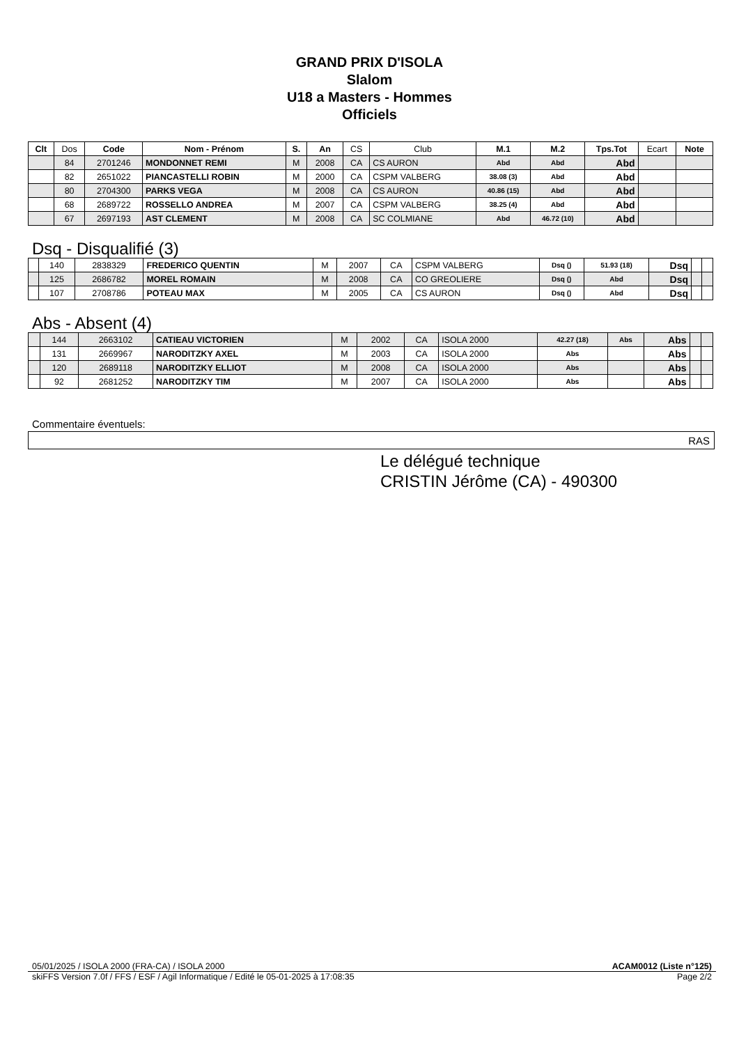GRAND PRIX D'ISOLA
Slalom
U18 a Masters - Hommes
Officiels
| Clt | Dos | Code | Nom - Prénom | S. | An | CS | Club | M.1 | M.2 | Tps.Tot | Ecart | Note |
| | 84 | 2701246 | MONDONNET REMI | M | 2008 | CA | CS AURON | Abd | Abd | Abd | | |
| | 82 | 2651022 | PIANCASTELLI ROBIN | M | 2000 | CA | CSPM VALBERG | 38.08 (3) | Abd | Abd | | |
| | 80 | 2704300 | PARKS VEGA | M | 2008 | CA | CS AURON | 40.86 (15) | Abd | Abd | | |
| | 68 | 2689722 | ROSSELLO ANDREA | M | 2007 | CA | CSPM VALBERG | 38.25 (4) | Abd | Abd | | |
| | 67 | 2697193 | AST CLEMENT | M | 2008 | CA | SC COLMIANE | Abd | 46.72 (10) | Abd | | |
Dsq - Disqualifié (3)
| | 140 | 2838329 | FREDERICO QUENTIN | M | 2007 | CA | CSPM VALBERG | Dsq () | 51.93 (18) | Dsq | | |
| | 125 | 2686782 | MOREL ROMAIN | M | 2008 | CA | CO GREOLIERE | Dsq () | Abd | Dsq | | |
| | 107 | 2708786 | POTEAU MAX | M | 2005 | CA | CS AURON | Dsq () | Abd | Dsq | | |
Abs - Absent (4)
| | 144 | 2663102 | CATIEAU VICTORIEN | M | 2002 | CA | ISOLA 2000 | 42.27 (18) | Abs | Abs | | |
| | 131 | 2669967 | NARODITZKY AXEL | M | 2003 | CA | ISOLA 2000 | Abs | | Abs | | |
| | 120 | 2689118 | NARODITZKY ELLIOT | M | 2008 | CA | ISOLA 2000 | Abs | | Abs | | |
| | 92 | 2681252 | NARODITZKY TIM | M | 2007 | CA | ISOLA 2000 | Abs | | Abs | | |
Commentaire éventuels:
RAS
Le délégué technique
CRISTIN Jérôme (CA) - 490300
05/01/2025 / ISOLA 2000 (FRA-CA) / ISOLA 2000 ACAM0012 (Liste n°125)
skiFFS Version 7.0f / FFS / ESF / Agil Informatique / Edité le 05-01-2025 à 17:08:35 Page 2/2